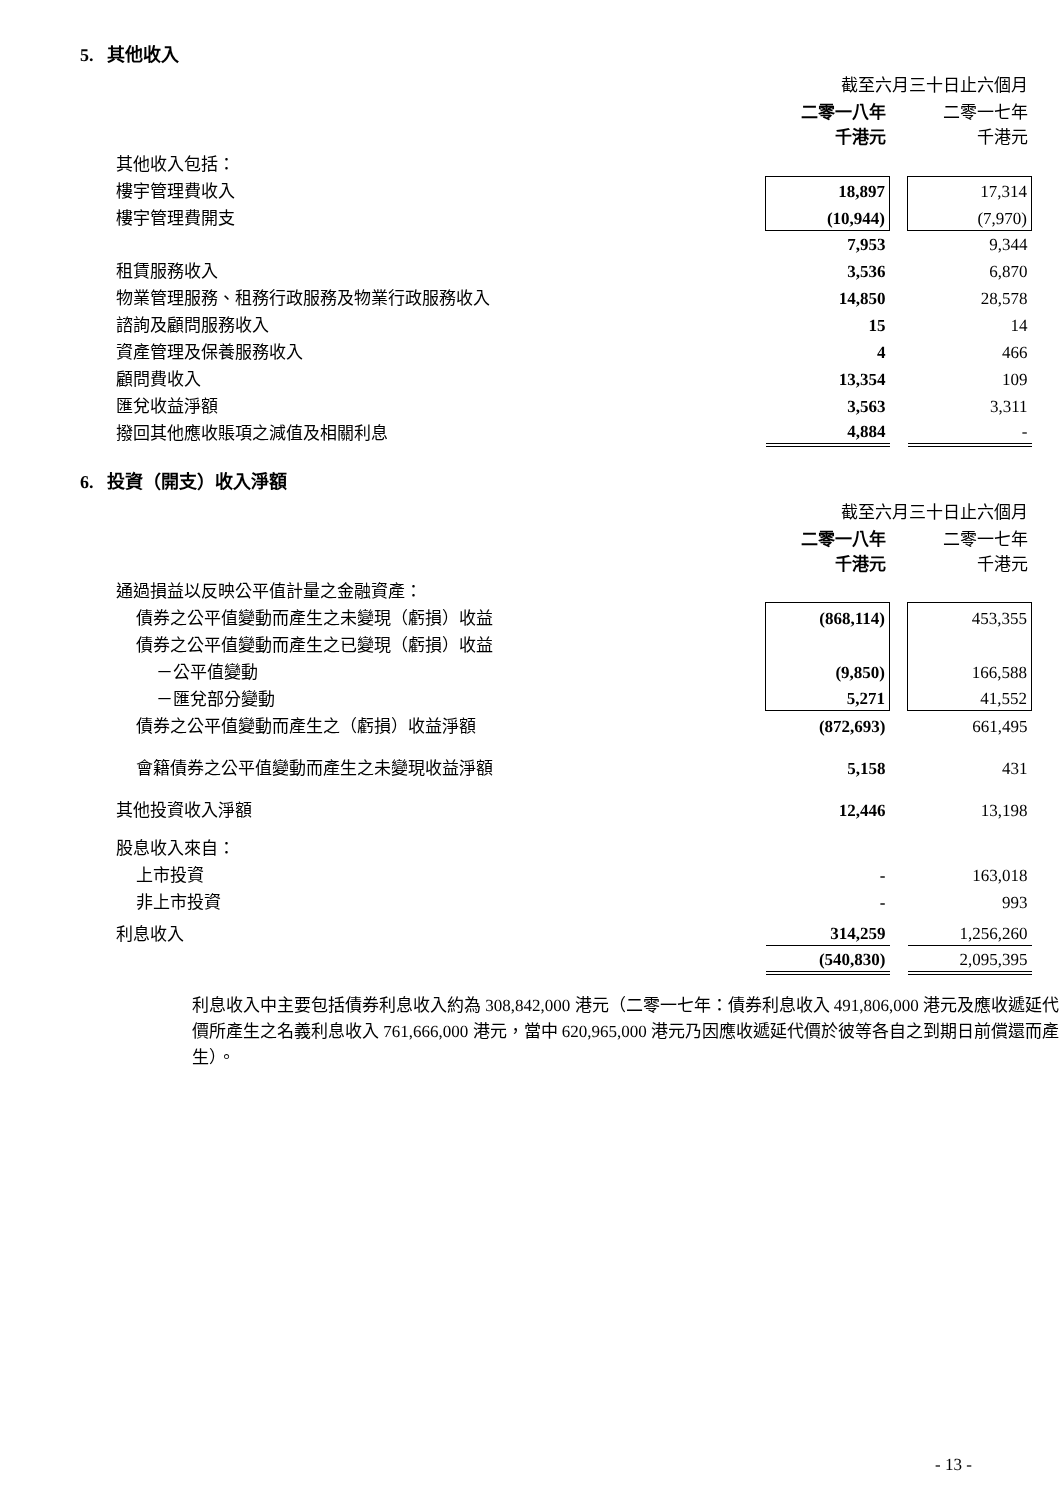5. 其他收入
| | 截至六月三十日止六個月 | | |
| | 二零一八年 千港元 | | 二零一七年 千港元 |
| 其他收入包括： | | | |
| 樓宇管理費收入 | 18,897 | | 17,314 |
| 樓宇管理費開支 | (10,944) | | (7,970) |
| | 7,953 | | 9,344 |
| 租賃服務收入 | 3,536 | | 6,870 |
| 物業管理服務、租務行政服務及物業行政服務收入 | 14,850 | | 28,578 |
| 諮詢及顧問服務收入 | 15 | | 14 |
| 資產管理及保養服務收入 | 4 | | 466 |
| 顧問費收入 | 13,354 | | 109 |
| 匯兌收益淨額 | 3,563 | | 3,311 |
| 撥回其他應收賬項之減值及相關利息 | 4,884 | | - |
6. 投資（開支）收入淨額
| | 截至六月三十日止六個月 | | |
| | 二零一八年 千港元 | | 二零一七年 千港元 |
| 通過損益以反映公平值計量之金融資產： | | | |
| 債券之公平值變動而產生之未變現（虧損）收益 | (868,114) | | 453,355 |
| 債券之公平值變動而產生之已變現（虧損）收益 | | | |
| －公平值變動 | (9,850) | | 166,588 |
| －匯兌部分變動 | 5,271 | | 41,552 |
| 債券之公平值變動而產生之（虧損）收益淨額 | (872,693) | | 661,495 |
| 會籍債券之公平值變動而產生之未變現收益淨額 | 5,158 | | 431 |
| 其他投資收入淨額 | 12,446 | | 13,198 |
| 股息收入來自： | | | |
| 上市投資 | - | | 163,018 |
| 非上市投資 | - | | 993 |
| 利息收入 | 314,259 | | 1,256,260 |
| | (540,830) | | 2,095,395 |
利息收入中主要包括債券利息收入約為 308,842,000 港元（二零一七年：債券利息收入 491,806,000 港元及應收遞延代價所產生之名義利息收入 761,666,000 港元，當中 620,965,000 港元乃因應收遞延代價於彼等各自之到期日前償還而產生）。
- 13 -